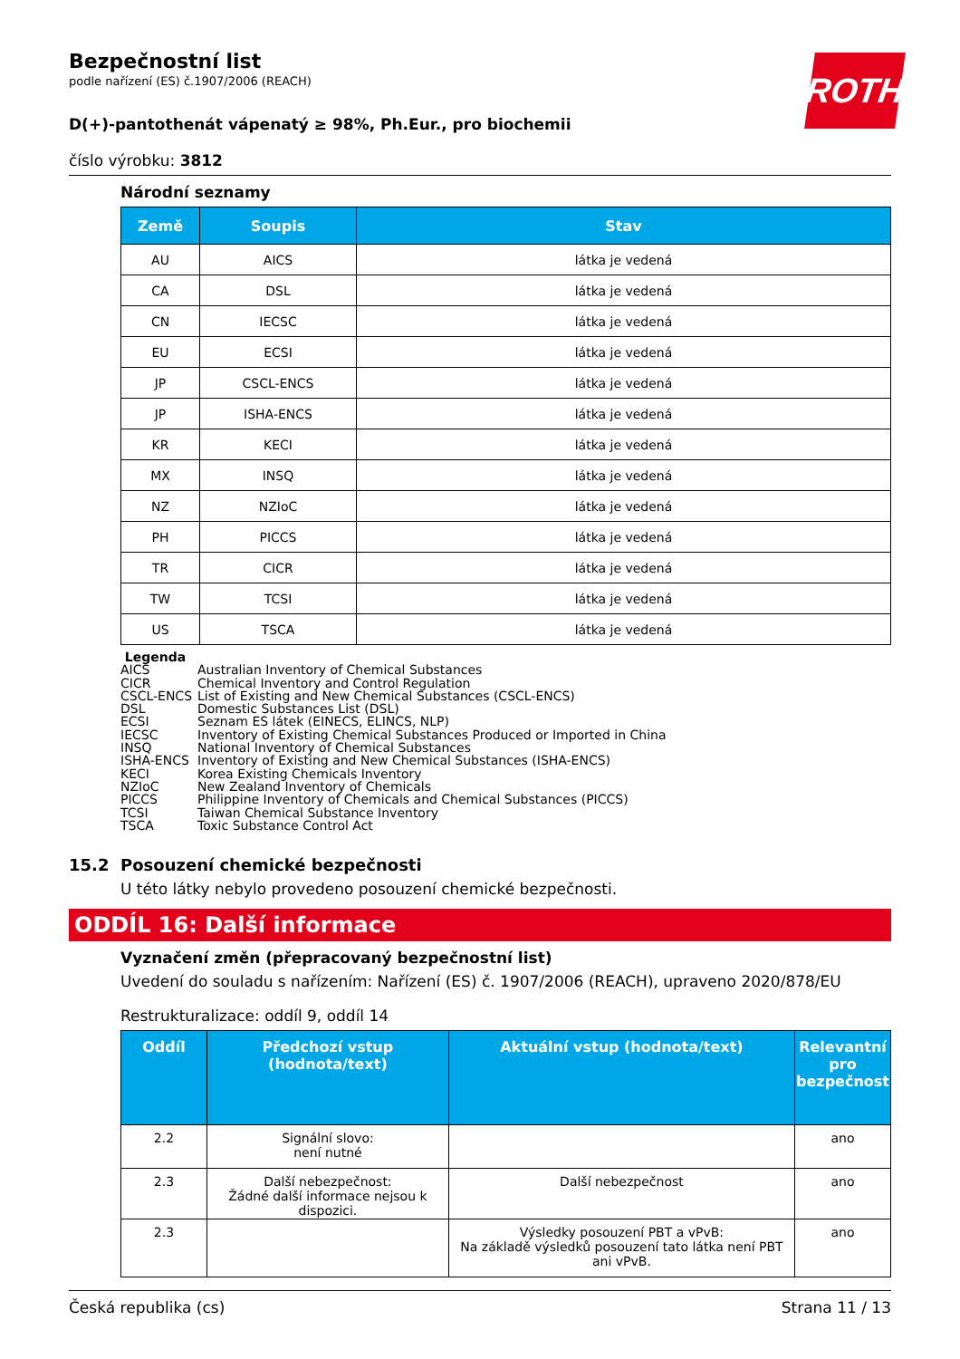ROTH
Bezpečnostní list
podle nařízení (ES) č.1907/2006 (REACH)
D(+)-pantothenát vápenatý ≥ 98%, Ph.Eur., pro biochemii
číslo výrobku: 3812
Národní seznamy
| Země | Soupis | Stav |
| --- | --- | --- |
| AU | AICS | látka je vedená |
| CA | DSL | látka je vedená |
| CN | IECSC | látka je vedená |
| EU | ECSI | látka je vedená |
| JP | CSCL-ENCS | látka je vedená |
| JP | ISHA-ENCS | látka je vedená |
| KR | KECI | látka je vedená |
| MX | INSQ | látka je vedená |
| NZ | NZIoC | látka je vedená |
| PH | PICCS | látka je vedená |
| TR | CICR | látka je vedená |
| TW | TCSI | látka je vedená |
| US | TSCA | látka je vedená |
Legenda
AICS Australian Inventory of Chemical Substances
CICR Chemical Inventory and Control Regulation
CSCL-ENCS List of Existing and New Chemical Substances (CSCL-ENCS)
DSL Domestic Substances List (DSL)
ECSI Seznam ES látek (EINECS, ELINCS, NLP)
IECSC Inventory of Existing Chemical Substances Produced or Imported in China
INSQ National Inventory of Chemical Substances
ISHA-ENCS Inventory of Existing and New Chemical Substances (ISHA-ENCS)
KECI Korea Existing Chemicals Inventory
NZIoC New Zealand Inventory of Chemicals
PICCS Philippine Inventory of Chemicals and Chemical Substances (PICCS)
TCSI Taiwan Chemical Substance Inventory
TSCA Toxic Substance Control Act
15.2 Posouzení chemické bezpečnosti
U této látky nebylo provedeno posouzení chemické bezpečnosti.
ODDÍL 16: Další informace
Vyznačení změn (přepracovaný bezpečnostní list)
Uvedení do souladu s nařízením: Nařízení (ES) č. 1907/2006 (REACH), upraveno 2020/878/EU
Restrukturalizace: oddíl 9, oddíl 14
| Oddíl | Předchozí vstup (hodnota/text) | Aktuální vstup (hodnota/text) | Relevantní pro bezpečnost |
| --- | --- | --- | --- |
| 2.2 | Signální slovo: není nutné | | ano |
| 2.3 | Další nebezpečnost: Žádné další informace nejsou k dispozici. | Další nebezpečnost | ano |
| 2.3 | | Výsledky posouzení PBT a vPvB: Na základě výsledků posouzení tato látka není PBT ani vPvB. | ano |
Česká republika (cs) Strana 11 / 13